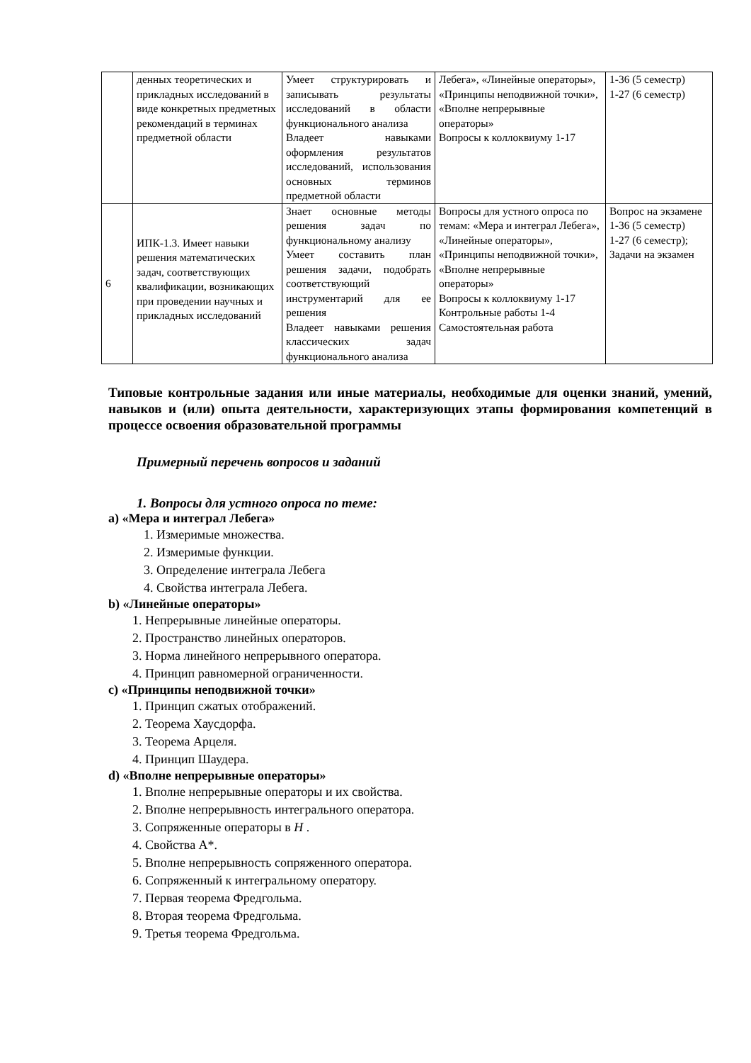| | денных теоретических и прикладных исследований в виде конкретных предметных рекомендаций в терминах предметной области | Умеет структурировать и записывать результаты исследований в области функционального анализа Владеет навыками оформления результатов исследований, использования основных терминов предметной области | Лебега», «Линейные операторы», «Принципы неподвижной точки», «Вполне непрерывные операторы» Вопросы к коллоквиуму 1-17 | 1-36 (5 семестр) 1-27 (6 семестр) |
| 6 | ИПК-1.3. Имеет навыки решения математических задач, соответствующих квалификации, возникающих при проведении научных и прикладных исследований | Знает основные методы решения задач по функциональному анализу Умеет составить план решения задачи, подобрать соответствующий инструментарий для ее решения Владеет навыками решения классических задач функционального анализа | Вопросы для устного опроса по темам: «Мера и интеграл Лебега», «Линейные операторы», «Принципы неподвижной точки», «Вполне непрерывные операторы» Вопросы к коллоквиуму 1-17 Контрольные работы 1-4 Самостоятельная работа | Вопрос на экзамене 1-36 (5 семестр) 1-27 (6 семестр); Задачи на экзамен |
Типовые контрольные задания или иные материалы, необходимые для оценки знаний, умений, навыков и (или) опыта деятельности, характеризующих этапы формирования компетенций в процессе освоения образовательной программы
Примерный перечень вопросов и заданий
1. Вопросы для устного опроса по теме:
a) «Мера и интеграл Лебега»
1. Измеримые множества.
2. Измеримые функции.
3. Определение интеграла Лебега
4. Свойства интеграла Лебега.
b) «Линейные операторы»
1. Непрерывные линейные операторы.
2. Пространство линейных операторов.
3. Норма линейного непрерывного оператора.
4. Принцип равномерной ограниченности.
c) «Принципы неподвижной точки»
1. Принцип сжатых отображений.
2. Теорема Хаусдорфа.
3. Теорема Арцеля.
4. Принцип Шаудера.
d) «Вполне непрерывные операторы»
1. Вполне непрерывные операторы и их свойства.
2. Вполне непрерывность интегрального оператора.
3. Сопряженные операторы в H .
4. Свойства A*.
5. Вполне непрерывность сопряженного оператора.
6. Сопряженный к интегральному оператору.
7. Первая теорема Фредгольма.
8. Вторая теорема Фредгольма.
9. Третья теорема Фредгольма.